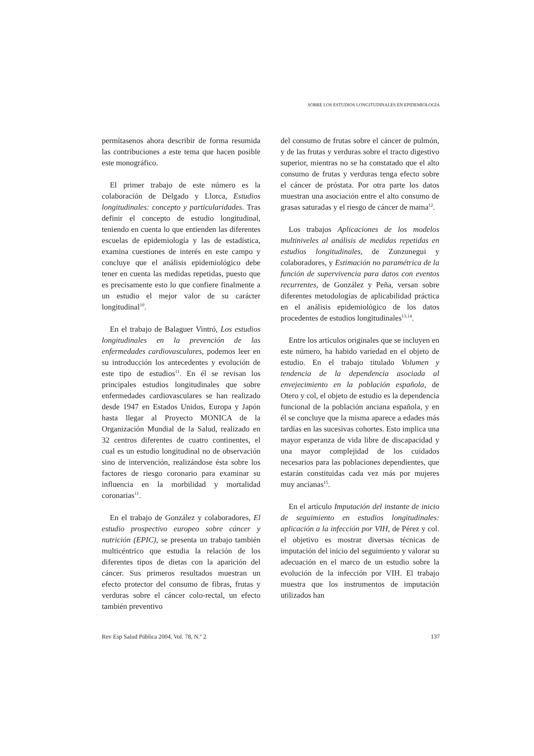SOBRE LOS ESTUDIOS LONGITUDINALES EN EPIDEMIOLOGÍA
permítasenos ahora describir de forma resumida las contribuciones a este tema que hacen posible este monográfico.
El primer trabajo de este número es la colaboración de Delgado y Llorca, Estudios longitudinales: concepto y particularidades. Tras definir el concepto de estudio longitudinal, teniendo en cuenta lo que entienden las diferentes escuelas de epidemiología y las de estadística, examina cuestiones de interés en este campo y concluye que el análisis epidemiológico debe tener en cuenta las medidas repetidas, puesto que es precisamente esto lo que confiere finalmente a un estudio el mejor valor de su carácter longitudinal<sup>10</sup>.
En el trabajo de Balaguer Vintró, Los estudios longitudinales en la prevención de las enfermedades cardiovasculares, podemos leer en su introducción los antecedentes y evolución de este tipo de estudios<sup>11</sup>. En él se revisan los principales estudios longitudinales que sobre enfermedades cardiovasculares se han realizado desde 1947 en Estados Unidos, Europa y Japón hasta llegar al Proyecto MONICA de la Organización Mundial de la Salud, realizado en 32 centros diferentes de cuatro continentes, el cual es un estudio longitudinal no de observación sino de intervención, realizándose ésta sobre los factores de riesgo coronario para examinar su influencia en la morbilidad y mortalidad coronarias<sup>11</sup>.
En el trabajo de González y colaboradores, El estudio prospectivo europeo sobre cáncer y nutrición (EPIC), se presenta un trabajo también multicéntrico que estudia la relación de los diferentes tipos de dietas con la aparición del cáncer. Sus primeros resultados muestran un efecto protector del consumo de fibras, frutas y verduras sobre el cáncer colo-rectal, un efecto también preventivo
del consumo de frutas sobre el cáncer de pulmón, y de las frutas y verduras sobre el tracto digestivo superior, mientras no se ha constatado que el alto consumo de frutas y verduras tenga efecto sobre el cáncer de próstata. Por otra parte los datos muestran una asociación entre el alto consumo de grasas saturadas y el riesgo de cáncer de mama<sup>12</sup>.
Los trabajos Aplicaciones de los modelos multiniveles al análisis de medidas repetidas en estudios longitudinales, de Zunzunegui y colaboradores, y Estimación no paramétrica de la función de supervivencia para datos con eventos recurrentes, de González y Peña, versan sobre diferentes metodologías de aplicabilidad práctica en el análisis epidemiológico de los datos procedentes de estudios longitudinales<sup>13,14</sup>.
Entre los artículos originales que se incluyen en este número, ha habido variedad en el objeto de estudio. En el trabajo titulado Volumen y tendencia de la dependencia asociada al envejecimiento en la población española, de Otero y col, el objeto de estudio es la dependencia funcional de la población anciana española, y en él se concluye que la misma aparece a edades más tardías en las sucesivas cohortes. Esto implica una mayor esperanza de vida libre de discapacidad y una mayor complejidad de los cuidados necesarios para las poblaciones dependientes, que estarán constituidas cada vez más por mujeres muy ancianas<sup>15</sup>.
En el artículo Imputación del instante de inicio de seguimiento en estudios longitudinales: aplicación a la infección por VIH, de Pérez y col. el objetivo es mostrar diversas técnicas de imputación del inicio del seguimiento y valorar su adecuación en el marco de un estudio sobre la evolución de la infección por VIH. El trabajo muestra que los instrumentos de imputación utilizados han
Rev Esp Salud Pública 2004, Vol. 78, N.º 2 137